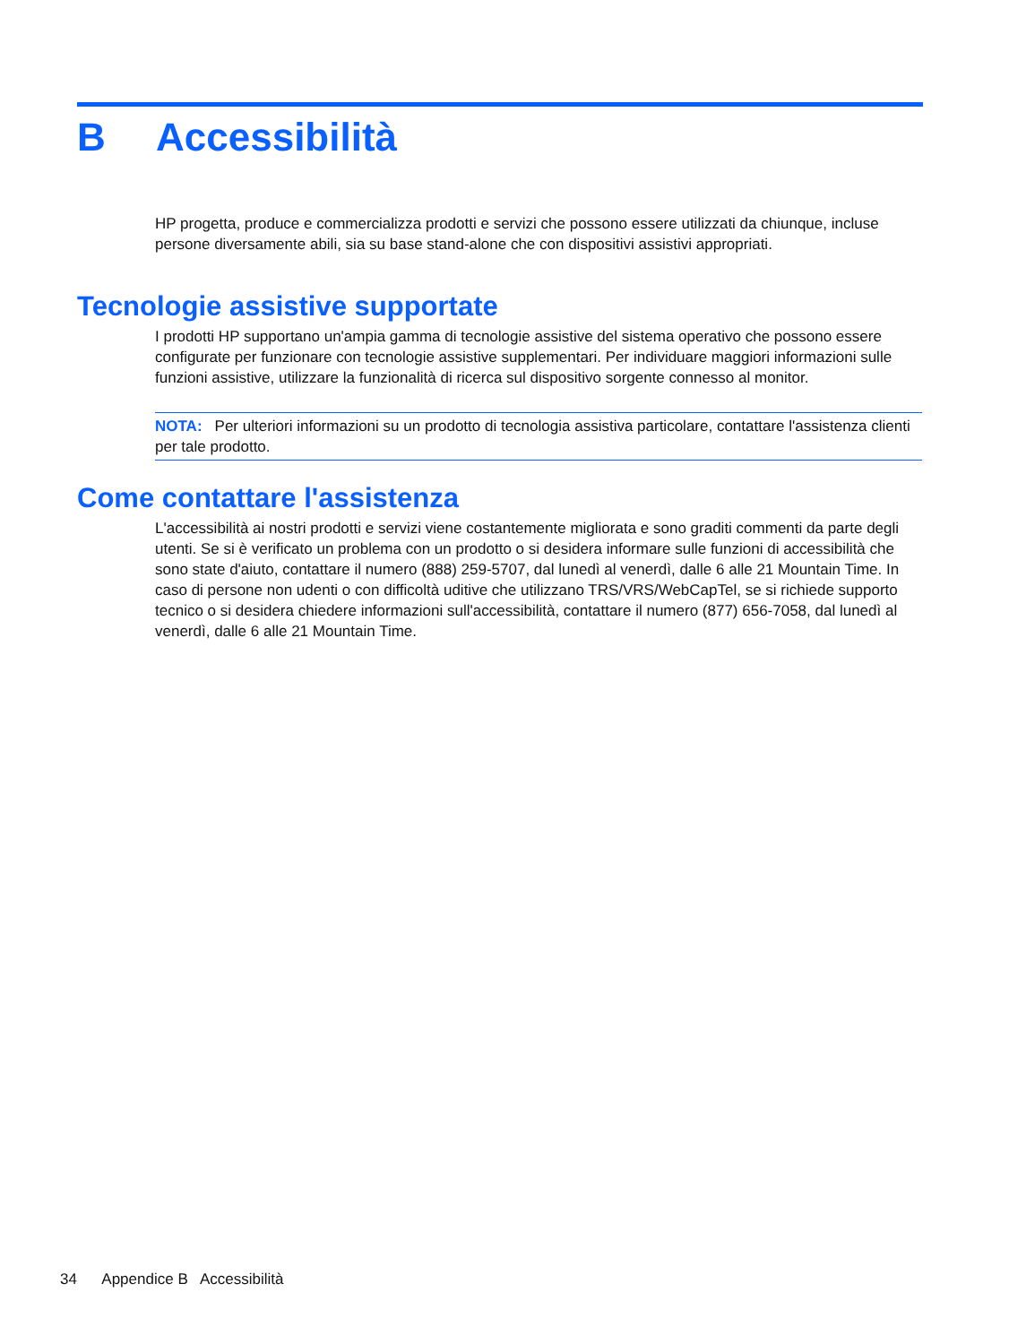B Accessibilità
HP progetta, produce e commercializza prodotti e servizi che possono essere utilizzati da chiunque, incluse persone diversamente abili, sia su base stand-alone che con dispositivi assistivi appropriati.
Tecnologie assistive supportate
I prodotti HP supportano un'ampia gamma di tecnologie assistive del sistema operativo che possono essere configurate per funzionare con tecnologie assistive supplementari. Per individuare maggiori informazioni sulle funzioni assistive, utilizzare la funzionalità di ricerca sul dispositivo sorgente connesso al monitor.
NOTA: Per ulteriori informazioni su un prodotto di tecnologia assistiva particolare, contattare l'assistenza clienti per tale prodotto.
Come contattare l'assistenza
L'accessibilità ai nostri prodotti e servizi viene costantemente migliorata e sono graditi commenti da parte degli utenti. Se si è verificato un problema con un prodotto o si desidera informare sulle funzioni di accessibilità che sono state d'aiuto, contattare il numero (888) 259-5707, dal lunedì al venerdì, dalle 6 alle 21 Mountain Time. In caso di persone non udenti o con difficoltà uditive che utilizzano TRS/VRS/WebCapTel, se si richiede supporto tecnico o si desidera chiedere informazioni sull'accessibilità, contattare il numero (877) 656-7058, dal lunedì al venerdì, dalle 6 alle 21 Mountain Time.
34 Appendice B Accessibilità